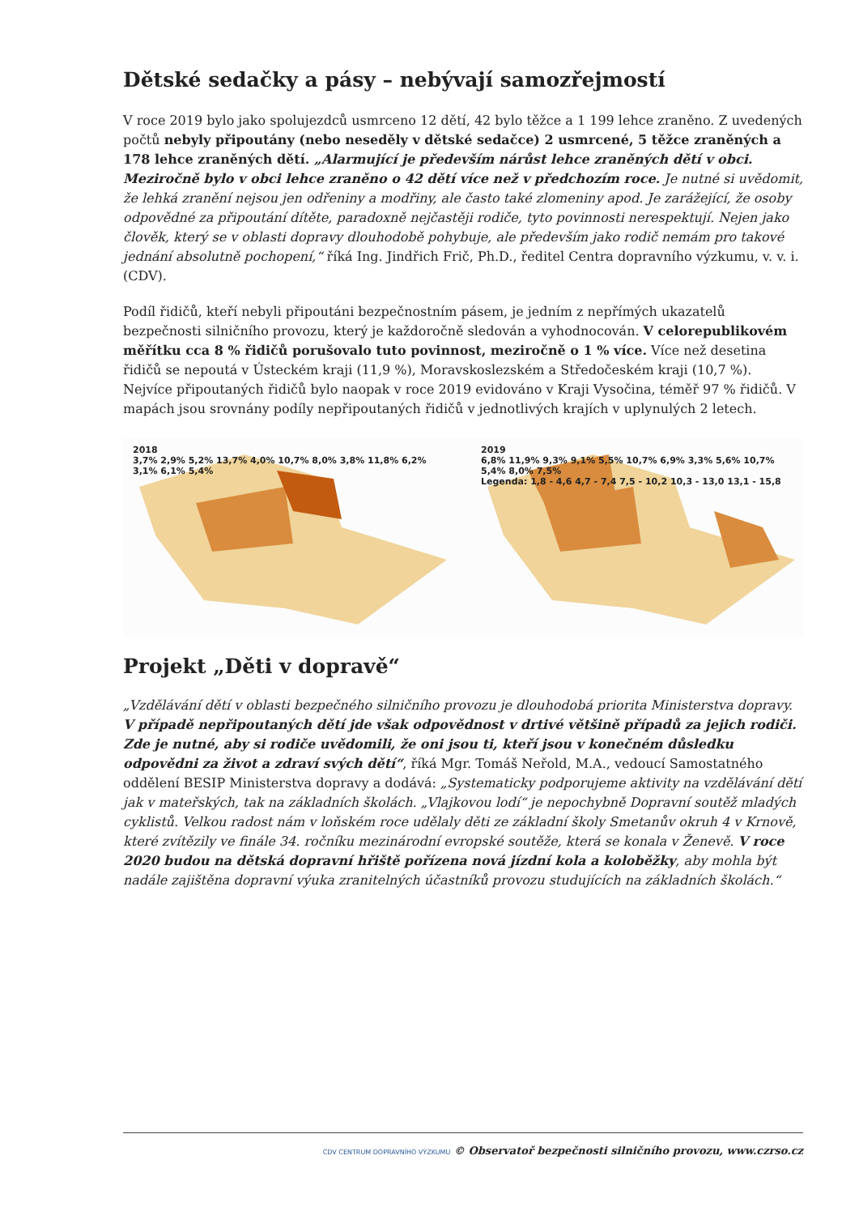Dětské sedačky a pásy – nebývají samozřejmostí
V roce 2019 bylo jako spolujezdců usmrceno 12 dětí, 42 bylo těžce a 1 199 lehce zraněno. Z uvedených počtů nebyly připoutány (nebo neseděly v dětské sedačce) 2 usmrcené, 5 těžce zraněných a 178 lehce zraněných dětí. „Alarmující je především nárůst lehce zraněných dětí v obci. Meziročně bylo v obci lehce zraněno o 42 dětí více než v předchozím roce. Je nutné si uvědomit, že lehká zranění nejsou jen odřeniny a modřiny, ale často také zlomeniny apod. Je zarážející, že osoby odpovědné za připoutání dítěte, paradoxně nejčastěji rodiče, tyto povinnosti nerespektují. Nejen jako člověk, který se v oblasti dopravy dlouhodobě pohybuje, ale především jako rodič nemám pro takové jednání absolutně pochopení,“ říká Ing. Jindřich Frič, Ph.D., ředitel Centra dopravního výzkumu, v. v. i. (CDV).
Podíl řidičů, kteří nebyli připoutáni bezpečnostním pásem, je jedním z nepřímých ukazatelů bezpečnosti silničního provozu, který je každoročně sledován a vyhodnocován. V celorepublikovém měřítku cca 8 % řidičů porušovalo tuto povinnost, meziročně o 1 % více. Více než desetina řidičů se nepoutá v Ústeckém kraji (11,9 %), Moravskoslezském a Středočeském kraji (10,7 %). Nejvíce připoutaných řidičů bylo naopak v roce 2019 evidováno v Kraji Vysočina, téměř 97 % řidičů. V mapách jsou srovnány podíly nepřipoutaných řidičů v jednotlivých krajích v uplynulých 2 letech.
2018
3,7% 2,9% 5,2% 13,7% 4,0% 10,7% 8,0% 3,8% 11,8% 6,2% 3,1% 6,1% 5,4%
2019
6,8% 11,9% 9,3% 9,1% 5,5% 10,7% 6,9% 3,3% 5,6% 10,7% 5,4% 8,0% 7,5%
Legenda: 1,8 - 4,6 4,7 - 7,4 7,5 - 10,2 10,3 - 13,0 13,1 - 15,8
Projekt „Děti v dopravě“
„Vzdělávání dětí v oblasti bezpečného silničního provozu je dlouhodobá priorita Ministerstva dopravy. V případě nepřipoutaných dětí jde však odpovědnost v drtivé většině případů za jejich rodiči. Zde je nutné, aby si rodiče uvědomili, že oni jsou ti, kteří jsou v konečném důsledku odpovědni za život a zdraví svých dětí“, říká Mgr. Tomáš Neřold, M.A., vedoucí Samostatného oddělení BESIP Ministerstva dopravy a dodává: „Systematicky podporujeme aktivity na vzdělávání dětí jak v mateřských, tak na základních školách. „Vlajkovou lodí“ je nepochybně Dopravní soutěž mladých cyklistů. Velkou radost nám v loňském roce udělaly děti ze základní školy Smetanův okruh 4 v Krnově, které zvítězily ve finále 34. ročníku mezinárodní evropské soutěže, která se konala v Ženevě. V roce 2020 budou na dětská dopravní hřiště pořízena nová jízdní kola a koloběžky, aby mohla být nadále zajištěna dopravní výuka zranitelných účastníků provozu studujících na základních školách.“
CDV CENTRUM DOPRAVNÍHO VÝZKUMU © Observatoř bezpečnosti silničního provozu, www.czrso.cz